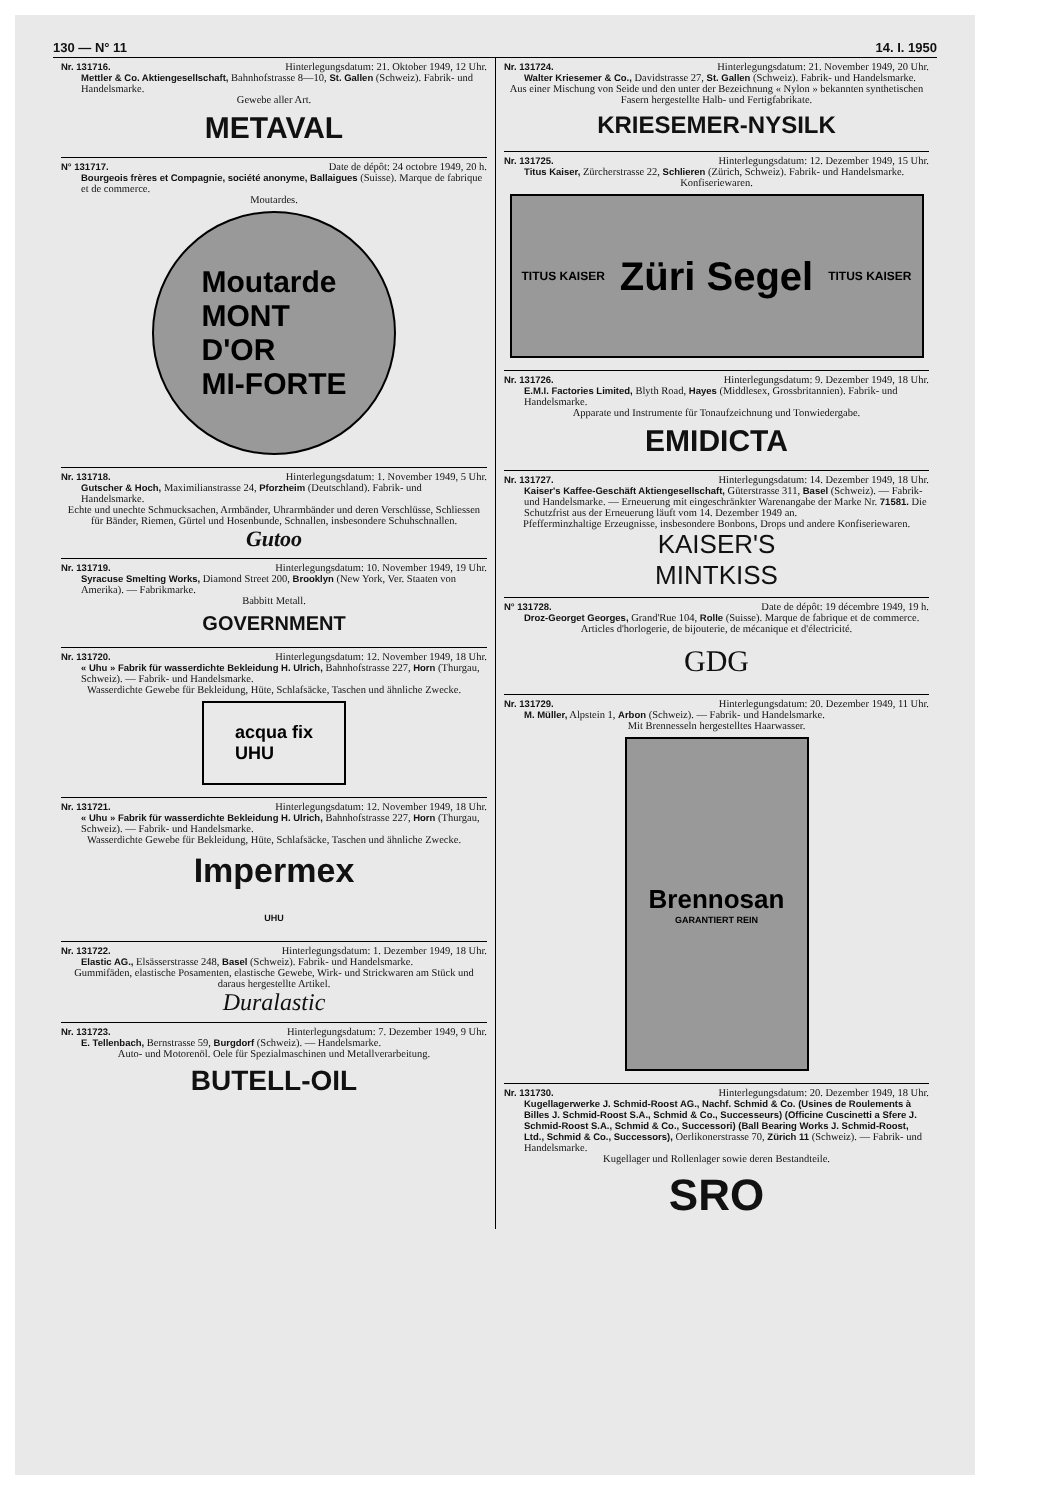130 — N° 11 14. I. 1950
Nr. 131716. Hinterlegungsdatum: 21. Oktober 1949, 12 Uhr.
Mettler & Co. Aktiengesellschaft, Bahnhofstrasse 8—10, St. Gallen (Schweiz). Fabrik- und Handelsmarke.
Gewebe aller Art.
METAVAL
N° 131717. Date de dépôt: 24 octobre 1949, 20 h.
Bourgeois frères et Compagnie, société anonyme, Ballaigues (Suisse). Marque de fabrique et de commerce.
Moutardes.
Moutarde
MONT
D'OR
MI-FORTE
Nr. 131718. Hinterlegungsdatum: 1. November 1949, 5 Uhr.
Gutscher & Hoch, Maximilianstrasse 24, Pforzheim (Deutschland). Fabrik- und Handelsmarke.
Echte und unechte Schmucksachen, Armbänder, Uhrarmbänder und deren Verschlüsse, Schliessen für Bänder, Riemen, Gürtel und Hosenbunde, Schnallen, insbesondere Schuhschnallen.
Gutoo
Nr. 131719. Hinterlegungsdatum: 10. November 1949, 19 Uhr.
Syracuse Smelting Works, Diamond Street 200, Brooklyn (New York, Ver. Staaten von Amerika). — Fabrikmarke.
Babbitt Metall.
GOVERNMENT
Nr. 131720. Hinterlegungsdatum: 12. November 1949, 18 Uhr.
« Uhu » Fabrik für wasserdichte Bekleidung H. Ulrich, Bahnhofstrasse 227, Horn (Thurgau, Schweiz). — Fabrik- und Handelsmarke.
Wasserdichte Gewebe für Bekleidung, Hüte, Schlafsäcke, Taschen und ähnliche Zwecke.
acqua fix
UHU
Nr. 131721. Hinterlegungsdatum: 12. November 1949, 18 Uhr.
« Uhu » Fabrik für wasserdichte Bekleidung H. Ulrich, Bahnhofstrasse 227, Horn (Thurgau, Schweiz). — Fabrik- und Handelsmarke.
Wasserdichte Gewebe für Bekleidung, Hüte, Schlafsäcke, Taschen und ähnliche Zwecke.
Impermex
UHU
Nr. 131722. Hinterlegungsdatum: 1. Dezember 1949, 18 Uhr.
Elastic AG., Elsässerstrasse 248, Basel (Schweiz). Fabrik- und Handelsmarke.
Gummifäden, elastische Posamenten, elastische Gewebe, Wirk- und Strickwaren am Stück und daraus hergestellte Artikel.
Duralastic
Nr. 131723. Hinterlegungsdatum: 7. Dezember 1949, 9 Uhr.
E. Tellenbach, Bernstrasse 59, Burgdorf (Schweiz). — Handelsmarke.
Auto- und Motorenöl. Oele für Spezialmaschinen und Metallverarbeitung.
BUTELL-OIL
Nr. 131724. Hinterlegungsdatum: 21. November 1949, 20 Uhr.
Walter Kriesemer & Co., Davidstrasse 27, St. Gallen (Schweiz). Fabrik- und Handelsmarke.
Aus einer Mischung von Seide und den unter der Bezeichnung « Nylon » bekannten synthetischen Fasern hergestellte Halb- und Fertigfabrikate.
KRIESEMER-NYSILK
Nr. 131725. Hinterlegungsdatum: 12. Dezember 1949, 15 Uhr.
Titus Kaiser, Zürcherstrasse 22, Schlieren (Zürich, Schweiz). Fabrik- und Handelsmarke.
Konfiseriewaren.
TITUS KAISER Züri Segel TITUS KAISER
Nr. 131726. Hinterlegungsdatum: 9. Dezember 1949, 18 Uhr.
E.M.I. Factories Limited, Blyth Road, Hayes (Middlesex, Grossbritannien). Fabrik- und Handelsmarke.
Apparate und Instrumente für Tonaufzeichnung und Tonwiedergabe.
EMIDICTA
Nr. 131727. Hinterlegungsdatum: 14. Dezember 1949, 18 Uhr.
Kaiser's Kaffee-Geschäft Aktiengesellschaft, Güterstrasse 311, Basel (Schweiz). — Fabrik- und Handelsmarke. — Erneuerung mit eingeschränkter Warenangabe der Marke Nr. 71581. Die Schutzfrist aus der Erneuerung läuft vom 14. Dezember 1949 an.
Pfefferminzhaltige Erzeugnisse, insbesondere Bonbons, Drops und andere Konfiseriewaren.
KAISER'S
MINTKISS
N° 131728. Date de dépôt: 19 décembre 1949, 19 h.
Droz-Georget Georges, Grand'Rue 104, Rolle (Suisse). Marque de fabrique et de commerce.
Articles d'horlogerie, de bijouterie, de mécanique et d'électricité.
GDG
Nr. 131729. Hinterlegungsdatum: 20. Dezember 1949, 11 Uhr.
M. Müller, Alpstein 1, Arbon (Schweiz). — Fabrik- und Handelsmarke.
Mit Brennesseln hergestelltes Haarwasser.
Brennosan
GARANTIERT REIN
Nr. 131730. Hinterlegungsdatum: 20. Dezember 1949, 18 Uhr.
Kugellagerwerke J. Schmid-Roost AG., Nachf. Schmid & Co. (Usines de Roulements à Billes J. Schmid-Roost S.A., Schmid & Co., Successeurs) (Officine Cuscinetti a Sfere J. Schmid-Roost S.A., Schmid & Co., Successori) (Ball Bearing Works J. Schmid-Roost, Ltd., Schmid & Co., Successors), Oerlikonerstrasse 70, Zürich 11 (Schweiz). — Fabrik- und Handelsmarke.
Kugellager und Rollenlager sowie deren Bestandteile.
SRO